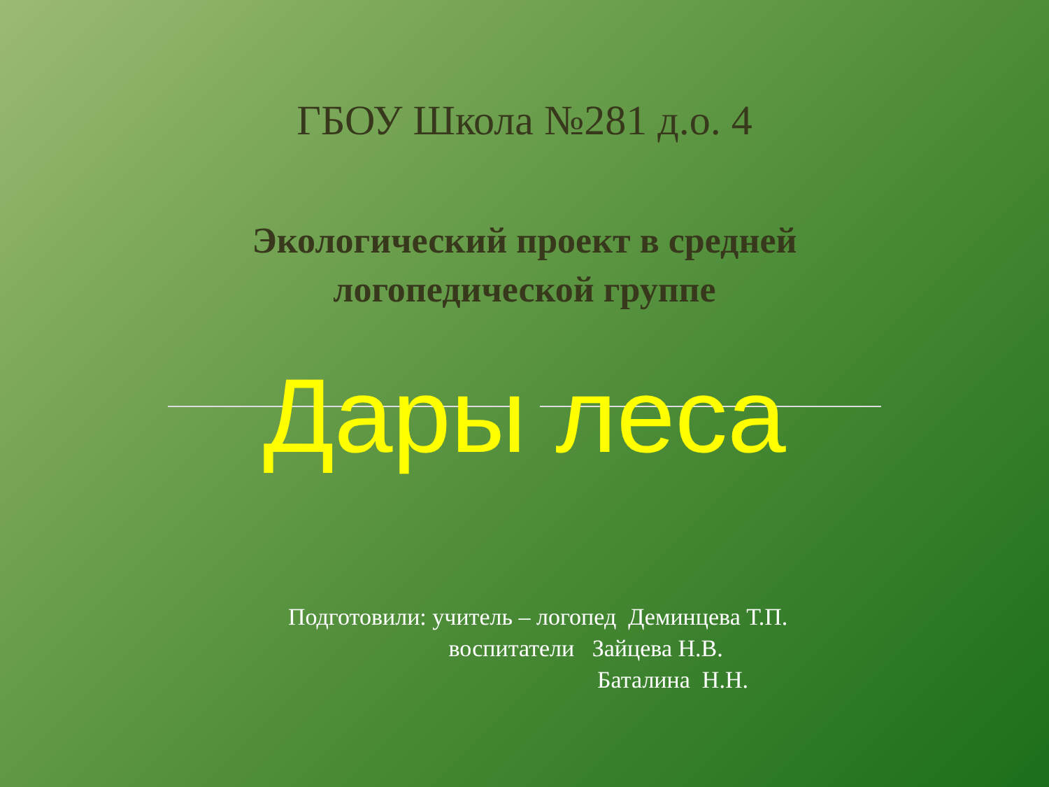ГБОУ Школа №281 д.о. 4
Экологический проект в средней
логопедической группе
Дары леса
Подготовили: учитель – логопед Деминцева Т.П. воспитатели Зайцева Н.В. Баталина Н.Н.